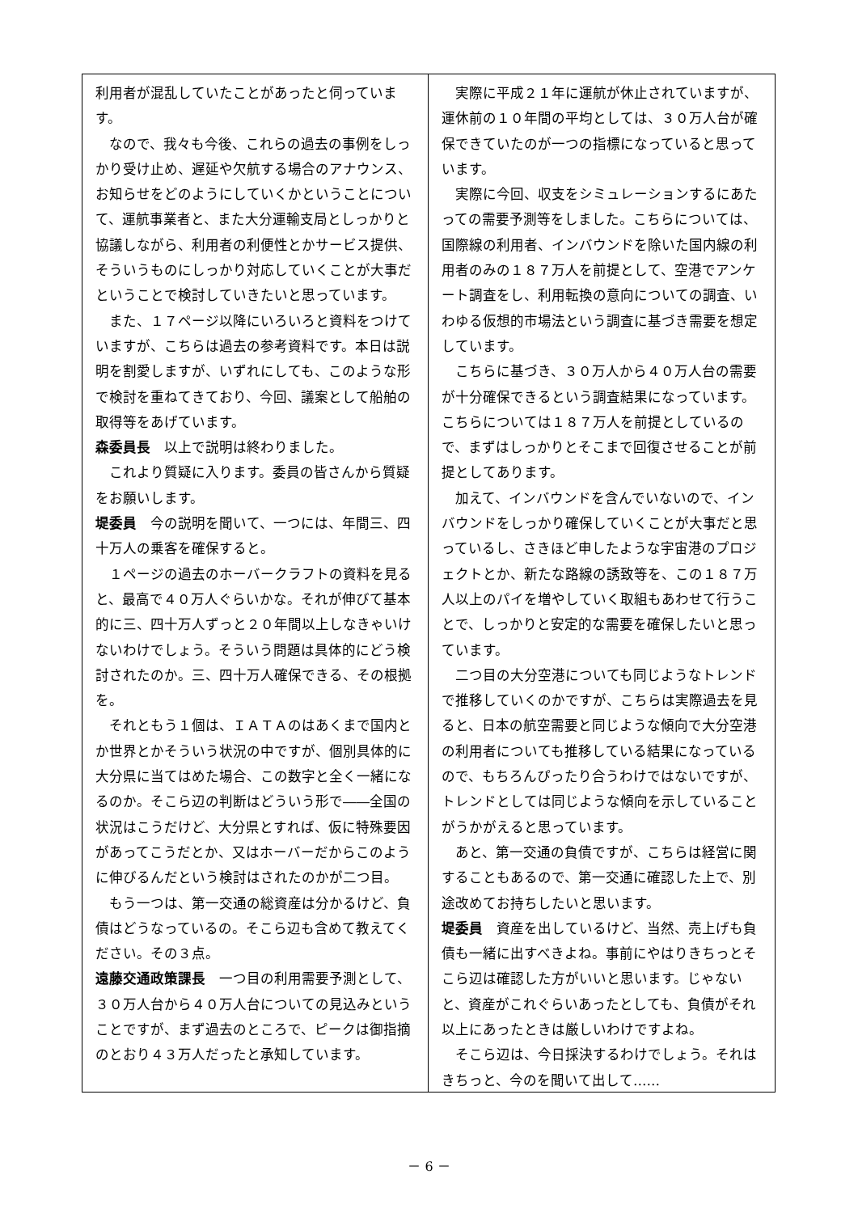利用者が混乱していたことがあったと伺っています。
なので、我々も今後、これらの過去の事例をしっかり受け止め、遅延や欠航する場合のアナウンス、お知らせをどのようにしていくかということについて、運航事業者と、また大分運輸支局としっかりと協議しながら、利用者の利便性とかサービス提供、そういうものにしっかり対応していくことが大事だということで検討していきたいと思っています。
また、１７ページ以降にいろいろと資料をつけていますが、こちらは過去の参考資料です。本日は説明を割愛しますが、いずれにしても、このような形で検討を重ねてきており、今回、議案として船舶の取得等をあげています。
森委員長　以上で説明は終わりました。
これより質疑に入ります。委員の皆さんから質疑をお願いします。
堤委員　今の説明を聞いて、一つには、年間三、四十万人の乗客を確保すると。
１ページの過去のホーバークラフトの資料を見ると、最高で４０万人ぐらいかな。それが伸びて基本的に三、四十万人ずっと２０年間以上しなきゃいけないわけでしょう。そういう問題は具体的にどう検討されたのか。三、四十万人確保できる、その根拠を。
それともう１個は、ＩＡＴＡのはあくまで国内とか世界とかそういう状況の中ですが、個別具体的に大分県に当てはめた場合、この数字と全く一緒になるのか。そこら辺の判断はどういう形で――全国の状況はこうだけど、大分県とすれば、仮に特殊要因があってこうだとか、又はホーバーだからこのように伸びるんだという検討はされたのかが二つ目。
もう一つは、第一交通の総資産は分かるけど、負債はどうなっているの。そこら辺も含めて教えてください。その３点。
遠藤交通政策課長　一つ目の利用需要予測として、３０万人台から４０万人台についての見込みということですが、まず過去のところで、ピークは御指摘のとおり４３万人だったと承知しています。
実際に平成２１年に運航が休止されていますが、運休前の１０年間の平均としては、３０万人台が確保できていたのが一つの指標になっていると思っています。
実際に今回、収支をシミュレーションするにあたっての需要予測等をしました。こちらについては、国際線の利用者、インバウンドを除いた国内線の利用者のみの１８７万人を前提として、空港でアンケート調査をし、利用転換の意向についての調査、いわゆる仮想的市場法という調査に基づき需要を想定しています。
こちらに基づき、３０万人から４０万人台の需要が十分確保できるという調査結果になっています。こちらについては１８７万人を前提としているので、まずはしっかりとそこまで回復させることが前提としてあります。
加えて、インバウンドを含んでいないので、インバウンドをしっかり確保していくことが大事だと思っているし、さきほど申したような宇宙港のプロジェクトとか、新たな路線の誘致等を、この１８７万人以上のパイを増やしていく取組もあわせて行うことで、しっかりと安定的な需要を確保したいと思っています。
二つ目の大分空港についても同じようなトレンドで推移していくのかですが、こちらは実際過去を見ると、日本の航空需要と同じような傾向で大分空港の利用者についても推移している結果になっているので、もちろんぴったり合うわけではないですが、トレンドとしては同じような傾向を示していることがうかがえると思っています。
あと、第一交通の負債ですが、こちらは経営に関することもあるので、第一交通に確認した上で、別途改めてお持ちしたいと思います。
堤委員　資産を出しているけど、当然、売上げも負債も一緒に出すべきよね。事前にやはりきちっとそこら辺は確認した方がいいと思います。じゃないと、資産がこれぐらいあったとしても、負債がそれ以上にあったときは厳しいわけですよね。
そこら辺は、今日採決するわけでしょう。それはきちっと、今のを聞いて出して……
－ 6 －